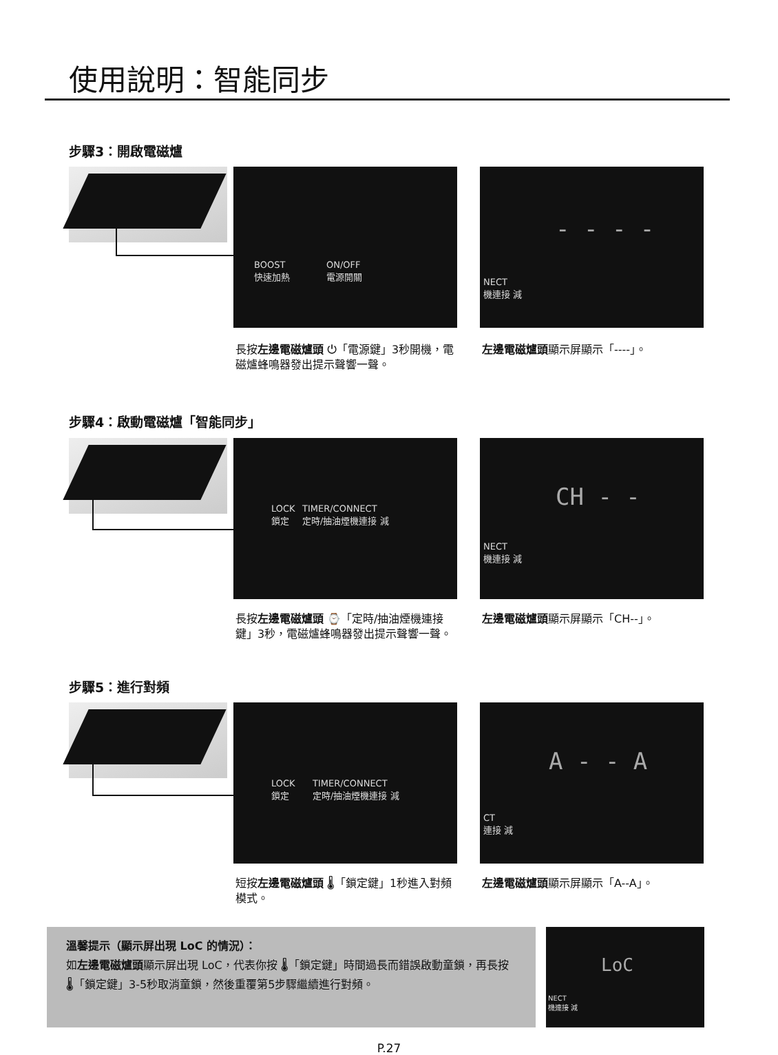使用說明：智能同步
步驟3：開啟電磁爐
BOOST
快速加熱
ON/OFF
電源開關
- - - -
NECT
機連接 減
長按左邊電磁爐頭 ⏻「電源鍵」3秒開機，電磁爐蜂鳴器發出提示聲響一聲。
左邊電磁爐頭顯示屏顯示「----」。
步驟4：啟動電磁爐「智能同步」
LOCK
鎖定
TIMER/CONNECT
定時/抽油煙機連接 減
CH - -
NECT
機連接 減
長按左邊電磁爐頭 ⌚「定時/抽油煙機連接鍵」3秒，電磁爐蜂鳴器發出提示聲響一聲。
左邊電磁爐頭顯示屏顯示「CH--」。
步驟5：進行對頻
LOCK
鎖定
TIMER/CONNECT
定時/抽油煙機連接 減
A - - A
CT
連接 減
短按左邊電磁爐頭 🌡「鎖定鍵」1秒進入對頻模式。
左邊電磁爐頭顯示屏顯示「A--A」。
溫馨提示（顯示屏出現 LoC 的情況）：
如左邊電磁爐頭顯示屏出現 LoC，代表你按 🌡「鎖定鍵」時間過長而錯誤啟動童鎖，再長按 🌡「鎖定鍵」3-5秒取消童鎖，然後重覆第5步驟繼續進行對頻。
LoC
NECT
機連接 減
P.27